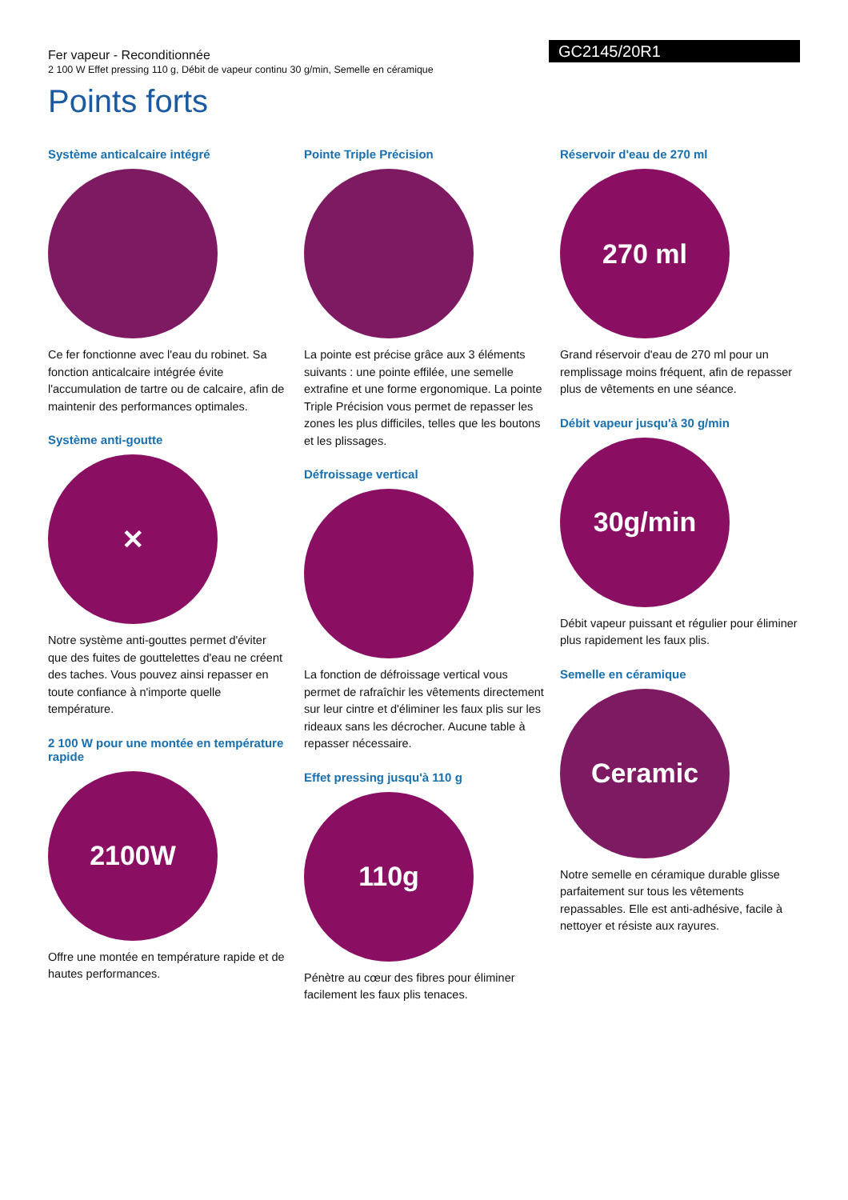Fer vapeur - Reconditionnée
2 100 W Effet pressing 110 g, Débit de vapeur continu 30 g/min, Semelle en céramique
GC2145/20R1
Points forts
Système anticalcaire intégré
Ce fer fonctionne avec l'eau du robinet. Sa fonction anticalcaire intégrée évite l'accumulation de tartre ou de calcaire, afin de maintenir des performances optimales.
Système anti-goutte
✕
Notre système anti-gouttes permet d'éviter que des fuites de gouttelettes d'eau ne créent des taches. Vous pouvez ainsi repasser en toute confiance à n'importe quelle température.
2 100 W pour une montée en température rapide
2100W
Offre une montée en température rapide et de hautes performances.
Pointe Triple Précision
La pointe est précise grâce aux 3 éléments suivants : une pointe effilée, une semelle extrafine et une forme ergonomique. La pointe Triple Précision vous permet de repasser les zones les plus difficiles, telles que les boutons et les plissages.
Défroissage vertical
La fonction de défroissage vertical vous permet de rafraîchir les vêtements directement sur leur cintre et d'éliminer les faux plis sur les rideaux sans les décrocher. Aucune table à repasser nécessaire.
Effet pressing jusqu'à 110 g
110g
Pénètre au cœur des fibres pour éliminer facilement les faux plis tenaces.
Réservoir d'eau de 270 ml
270 ml
Grand réservoir d'eau de 270 ml pour un remplissage moins fréquent, afin de repasser plus de vêtements en une séance.
Débit vapeur jusqu'à 30 g/min
30g/min
Débit vapeur puissant et régulier pour éliminer plus rapidement les faux plis.
Semelle en céramique
Ceramic
Notre semelle en céramique durable glisse parfaitement sur tous les vêtements repassables. Elle est anti-adhésive, facile à nettoyer et résiste aux rayures.